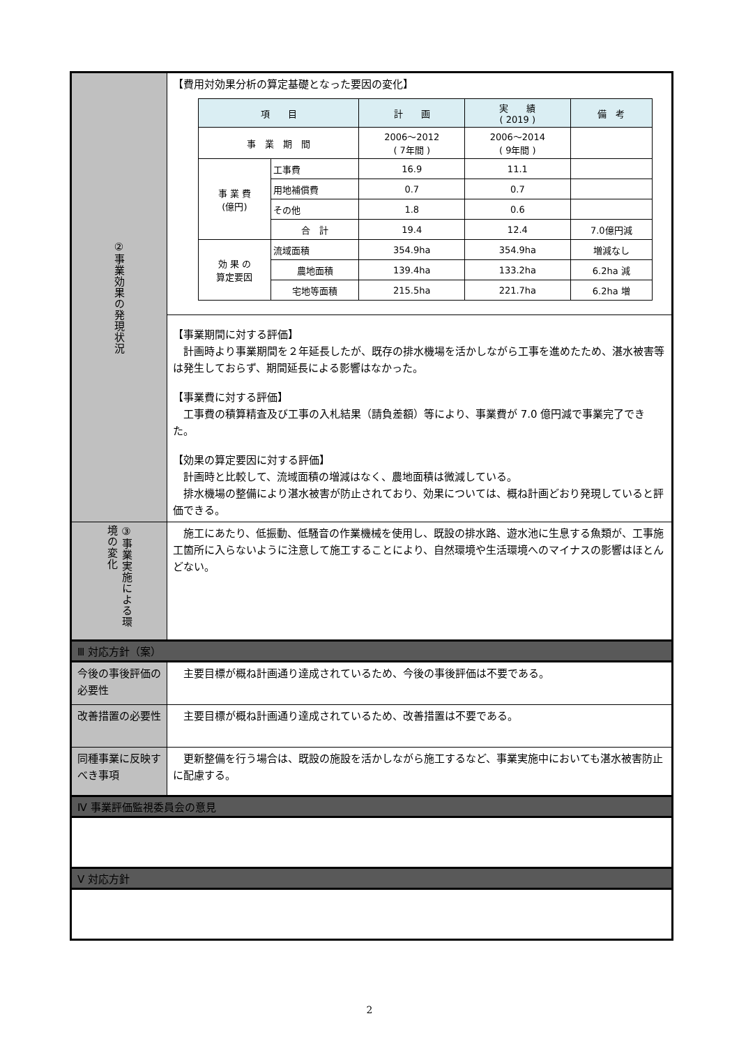| ②事業効果の発現状況 | 【費用対効果分析の算定基礎となった要因の変化】 / 項 目 / / 計 画 / 実 績 ( 2019 ) / 備 考 / / --- / --- / --- / --- / --- / / 事 業 期 間 / / 2006～2012 ( 7年間 ) / 2006～2014 ( 9年間 ) / / / 事 業 費 (億円) / 工事費 / 16.9 / 11.1 / / / / 用地補償費 / 0.7 / 0.7 / / / / その他 / 1.8 / 0.6 / / / / 合 計 / 19.4 / 12.4 / 7.0億円減 / / 効 果 の 算定要因 / 流域面積 / 354.9ha / 354.9ha / 増減なし / / / 農地面積 / 139.4ha / 133.2ha / 6.2ha 減 / / / 宅地等面積 / 215.5ha / 221.7ha / 6.2ha 増 / |
| | 【事業期間に対する評価】 計画時より事業期間を２年延長したが、既存の排水機場を活かしながら工事を進めたため、湛水被害等は発生しておらず、期間延長による影響はなかった。 【事業費に対する評価】 工事費の積算精査及び工事の入札結果（請負差額）等により、事業費が 7.0 億円減で事業完了できた。 【効果の算定要因に対する評価】 計画時と比較して、流域面積の増減はなく、農地面積は微減している。 排水機場の整備により湛水被害が防止されており、効果については、概ね計画どおり発現していると評価できる。 |
| ③事業実施による環境の変化 | 施工にあたり、低振動、低騒音の作業機械を使用し、既設の排水路、遊水池に生息する魚類が、工事施工箇所に入らないように注意して施工することにより、自然環境や生活環境へのマイナスの影響はほとんどない。 |
| Ⅲ 対応方針（案） | |
| 今後の事後評価の必要性 | 主要目標が概ね計画通り達成されているため、今後の事後評価は不要である。 |
| 改善措置の必要性 | 主要目標が概ね計画通り達成されているため、改善措置は不要である。 |
| 同種事業に反映すべき事項 | 更新整備を行う場合は、既設の施設を活かしながら施工するなど、事業実施中においても湛水被害防止に配慮する。 |
| Ⅳ 事業評価監視委員会の意見 | |
| Ⅴ 対応方針 | |
2